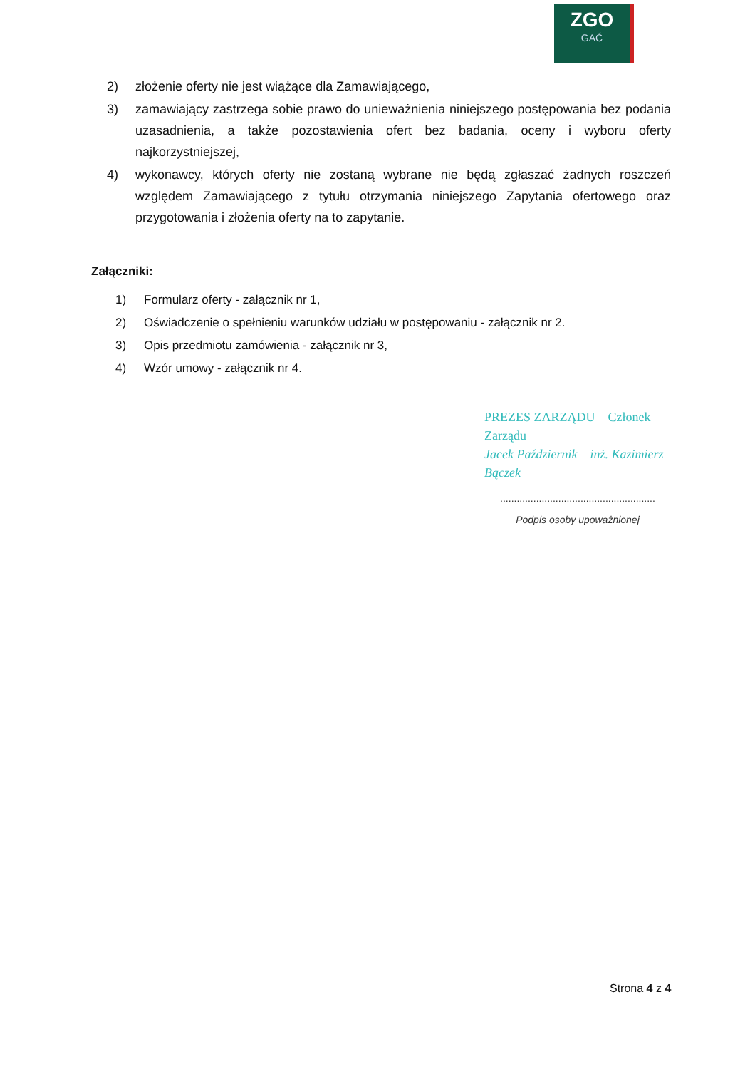ZGO
GAĆ
2) złożenie oferty nie jest wiążące dla Zamawiającego,
3) zamawiający zastrzega sobie prawo do unieważnienia niniejszego postępowania bez podania uzasadnienia, a także pozostawienia ofert bez badania, oceny i wyboru oferty najkorzystniejszej,
4) wykonawcy, których oferty nie zostaną wybrane nie będą zgłaszać żadnych roszczeń względem Zamawiającego z tytułu otrzymania niniejszego Zapytania ofertowego oraz przygotowania i złożenia oferty na to zapytanie.
Załączniki:
1) Formularz oferty - załącznik nr 1,
2) Oświadczenie o spełnieniu warunków udziału w postępowaniu - załącznik nr 2.
3) Opis przedmiotu zamówienia - załącznik nr 3,
4) Wzór umowy - załącznik nr 4.
PREZES ZARZĄDU Członek Zarządu
Jacek Październik inż. Kazimierz Bączek
........................................................
Podpis osoby upoważnionej
Strona 4 z 4